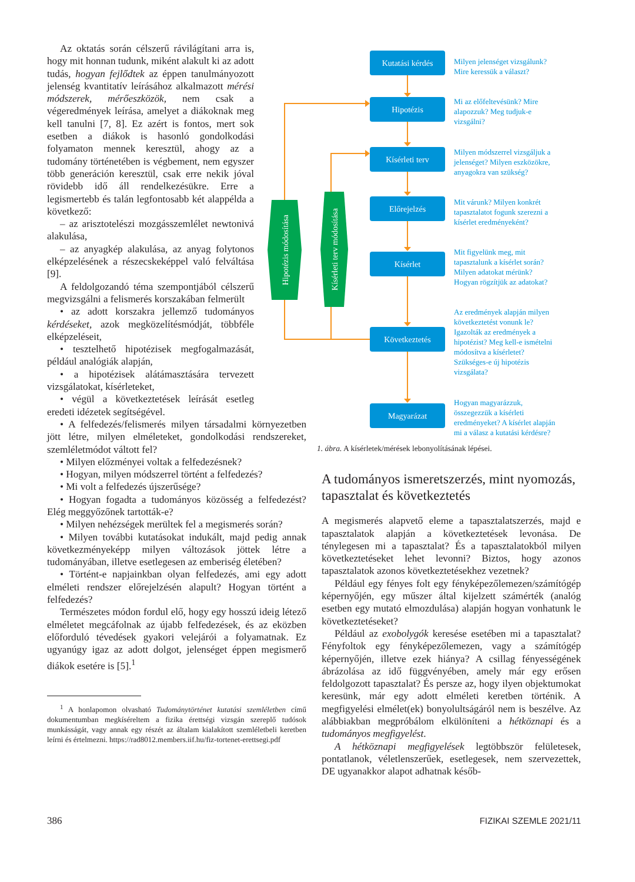Az oktatás során célszerű rávilágítani arra is, hogy mit honnan tudunk, miként alakult ki az adott tudás, hogyan fejlődtek az éppen tanulmányozott jelenség kvantitatív leírásához alkalmazott mérési módszerek, mérőeszközök, nem csak a végeredmények leírása, amelyet a diákoknak meg kell tanulni [7, 8]. Ez azért is fontos, mert sok esetben a diákok is hasonló gondolkodási folyamaton mennek keresztül, ahogy az a tudomány történetében is végbement, nem egyszer több generáción keresztül, csak erre nekik jóval rövidebb idő áll rendelkezésükre. Erre a legismertebb és talán legfontosabb két alappélda a következő:
– az arisztotelészi mozgásszemlélet newtonivá alakulása,
– az anyagkép alakulása, az anyag folytonos elképzelésének a részecskeképpel való felváltása [9].
A feldolgozandó téma szempontjából célszerű megvizsgálni a felismerés korszakában felmerült
• az adott korszakra jellemző tudományos kérdéseket, azok megközelítésmódját, többféle elképzeléseit,
• tesztelhető hipotézisek megfogalmazását, például analógiák alapján,
• a hipotézisek alátámasztására tervezett vizsgálatokat, kísérleteket,
• végül a következtetések leírását esetleg eredeti idézetek segítségével.
• A felfedezés/felismerés milyen társadalmi környezetben jött létre, milyen elméleteket, gondolkodási rendszereket, szemléletmódot váltott fel?
• Milyen előzményei voltak a felfedezésnek?
• Hogyan, milyen módszerrel történt a felfedezés?
• Mi volt a felfedezés újszerűsége?
• Hogyan fogadta a tudományos közösség a felfedezést? Elég meggyőzőnek tartották-e?
• Milyen nehézségek merültek fel a megismerés során?
• Milyen további kutatásokat indukált, majd pedig annak következményeképp milyen változások jöttek létre a tudományában, illetve esetlegesen az emberiség életében?
• Történt-e napjainkban olyan felfedezés, ami egy adott elméleti rendszer előrejelzésén alapult? Hogyan történt a felfedezés?
Természetes módon fordul elő, hogy egy hosszú ideig létező elméletet megcáfolnak az újabb felfedezések, és az eközben előforduló tévedések gyakori velejárói a folyamatnak. Ez ugyanúgy igaz az adott dolgot, jelenséget éppen megismerő diákok esetére is [5].<sup>1</sup>
<sup>1</sup> A honlapomon olvasható Tudománytörténet kutatási szemléletben című dokumentumban megkíséreltem a fizika érettségi vizsgán szereplő tudósok munkásságát, vagy annak egy részét az általam kialakított szemléletbeli keretben leírni és értelmezni. https://rad8012.members.iif.hu/fiz-tortenet-erettsegi.pdf
Hipotézis módosítása
Kísérleti terv módosítása
Kutatási kérdés
Hipotézis
Kísérleti terv
Előrejelzés
Kísérlet
Következtetés
Magyarázat
Milyen jelenséget vizsgálunk?
Mire keressük a választ?
Mi az előfeltevésünk? Mire
alapozzuk? Meg tudjuk-e
vizsgálni?
Milyen módszerrel vizsgáljuk a
jelenséget? Milyen eszközökre,
anyagokra van szükség?
Mit várunk? Milyen konkrét
tapasztalatot fogunk szerezni a
kísérlet eredményeként?
Mit figyelünk meg, mit
tapasztalunk a kísérlet során?
Milyen adatokat mérünk?
Hogyan rögzítjük az adatokat?
Az eredmények alapján milyen
következtetést vonunk le?
Igazolták az eredmények a
hipotézist? Meg kell-e ismételni
módosítva a kísérletet?
Szükséges-e új hipotézis
vizsgálata?
Hogyan magyarázzuk,
összegezzük a kísérleti
eredményeket? A kísérlet alapján
mi a válasz a kutatási kérdésre?
1. ábra. A kísérletek/mérések lebonyolításának lépései.
A tudományos ismeretszerzés, mint nyomozás, tapasztalat és következtetés
A megismerés alapvető eleme a tapasztalatszerzés, majd e tapasztalatok alapján a következtetések levonása. De ténylegesen mi a tapasztalat? És a tapasztalatokból milyen következtetéseket lehet levonni? Biztos, hogy azonos tapasztalatok azonos következtetésekhez vezetnek?
Például egy fényes folt egy fényképezőlemezen/számítógép képernyőjén, egy műszer által kijelzett számérték (analóg esetben egy mutató elmozdulása) alapján hogyan vonhatunk le következtetéseket?
Például az exobolygók keresése esetében mi a tapasztalat? Fényfoltok egy fényképezőlemezen, vagy a számítógép képernyőjén, illetve ezek hiánya? A csillag fényességének ábrázolása az idő függvényében, amely már egy erősen feldolgozott tapasztalat? És persze az, hogy ilyen objektumokat keresünk, már egy adott elméleti keretben történik. A megfigyelési elmélet(ek) bonyolultságáról nem is beszélve. Az alábbiakban megpróbálom elkülöníteni a hétköznapi és a tudományos megfigyelést.
A hétköznapi megfigyelések legtöbbször felületesek, pontatlanok, véletlenszerűek, esetlegesek, nem szervezettek, DE ugyanakkor alapot adhatnak későb-
386 FIZIKAI SZEMLE 2021/11